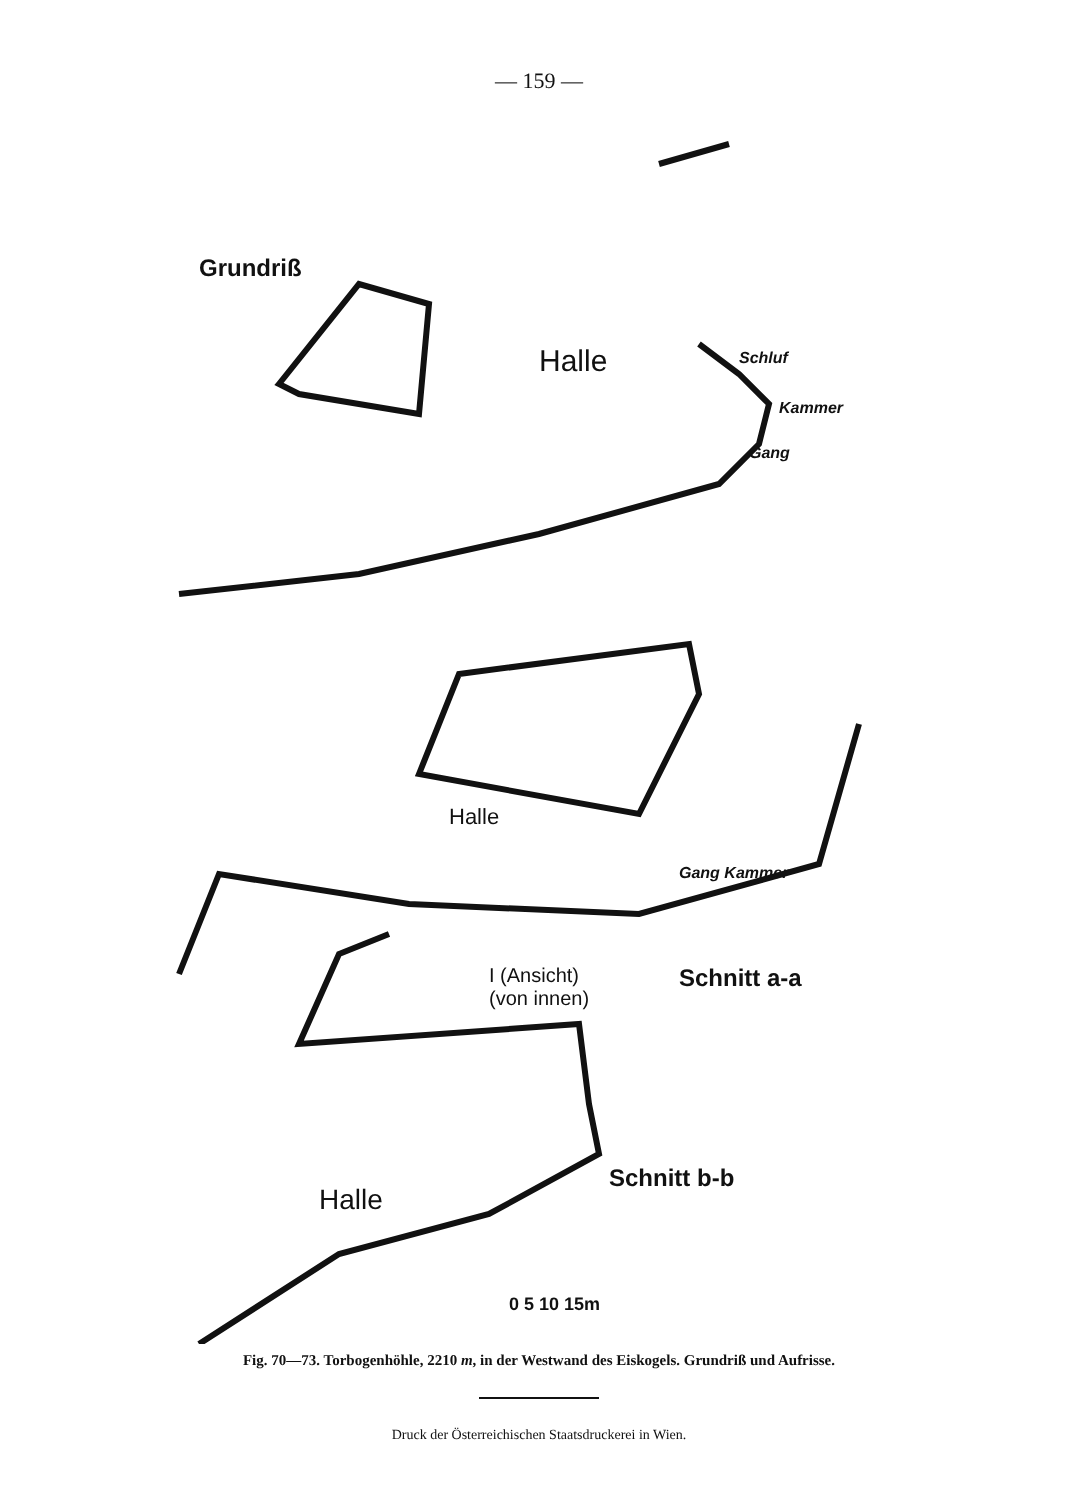— 159 —
Grundriß
Halle Schluf
Kammer
Gang
Halle
Gang Kammer
I (Ansicht)
(von innen)
Schnitt a-a
Schnitt b-b
Halle
0 5 10 15m
Fig. 70—73. Torbogenhöhle, 2210 m, in der Westwand des Eiskogels. Grundriß und Aufrisse.
Druck der Österreichischen Staatsdruckerei in Wien.